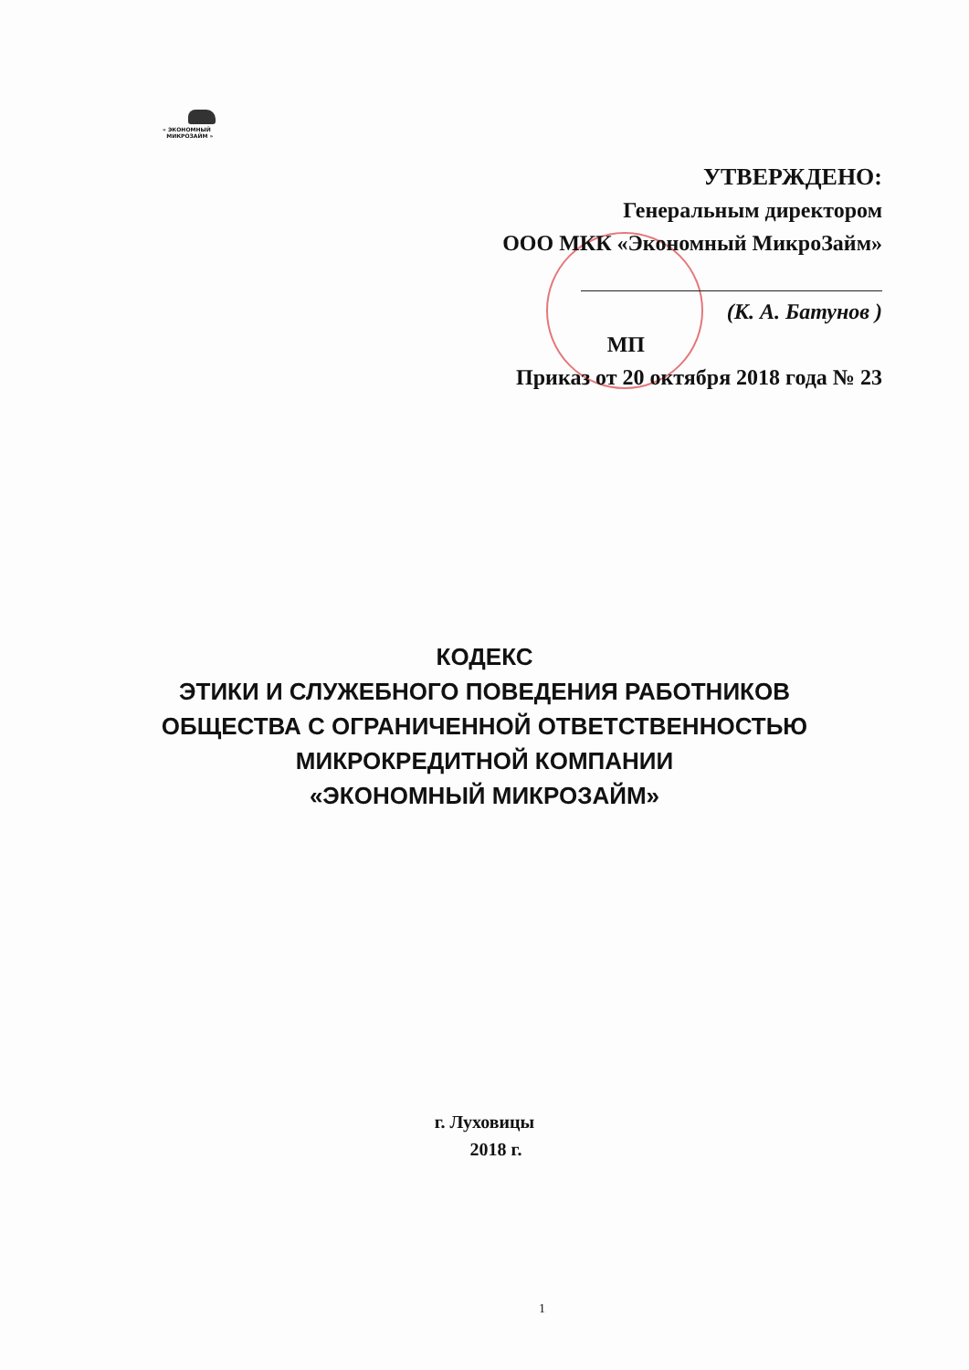« ЭКОНОМНЫЙ
МИКРОЗАЙМ »
УТВЕРЖДЕНО:
Генеральным директором
ООО МКК «Экономный МикроЗайм»
(К. А. Батунов )
МП
Приказ от 20 октября 2018 года № 23
КОДЕКС
ЭТИКИ И СЛУЖЕБНОГО ПОВЕДЕНИЯ РАБОТНИКОВ
ОБЩЕСТВА С ОГРАНИЧЕННОЙ ОТВЕТСТВЕННОСТЬЮ
МИКРОКРЕДИТНОЙ КОМПАНИИ
«ЭКОНОМНЫЙ МИКРОЗАЙМ»
г. Луховицы
2018 г.
1